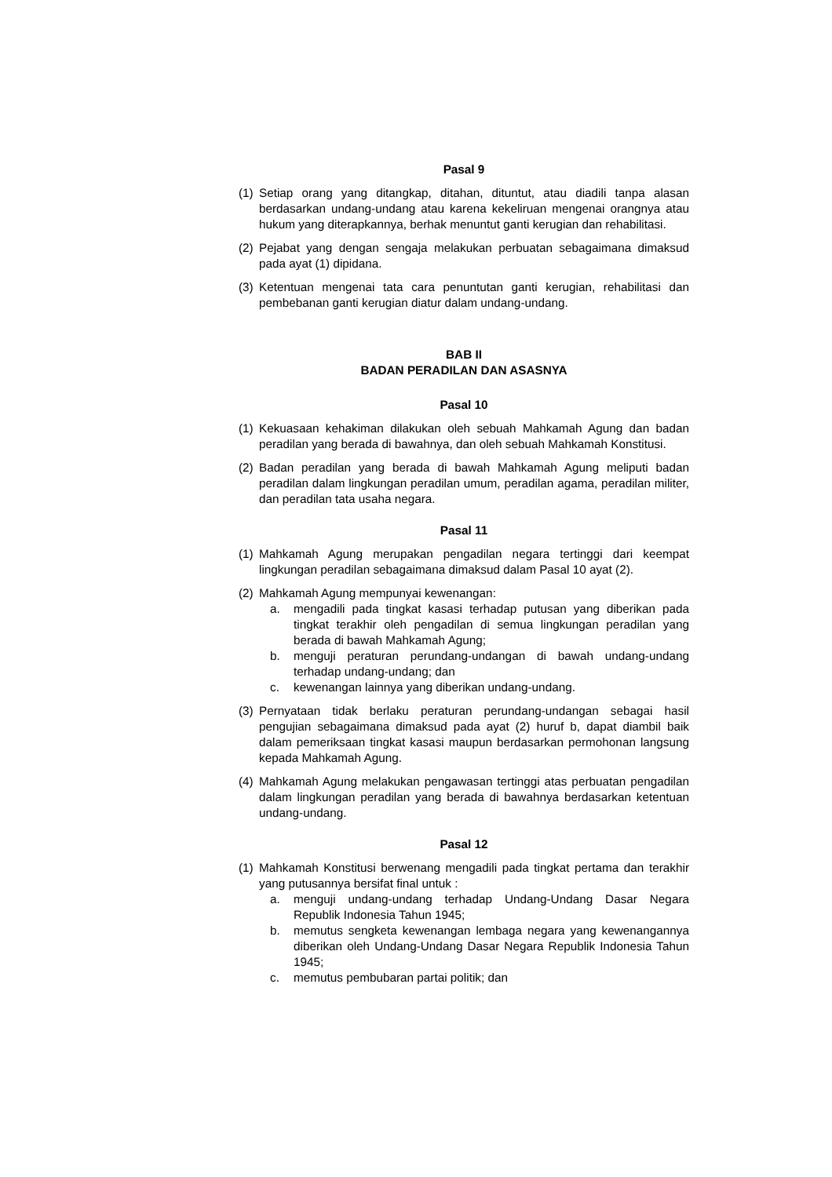Pasal 9
(1)
Setiap orang yang ditangkap, ditahan, dituntut, atau diadili tanpa alasan berdasarkan undang-undang atau karena kekeliruan mengenai orangnya atau hukum yang diterapkannya, berhak menuntut ganti kerugian dan rehabilitasi.
(2)
Pejabat yang dengan sengaja melakukan perbuatan sebagaimana dimaksud pada ayat (1) dipidana.
(3)
Ketentuan mengenai tata cara penuntutan ganti kerugian, rehabilitasi dan pembebanan ganti kerugian diatur dalam undang-undang.
BAB II
BADAN PERADILAN DAN ASASNYA
Pasal 10
(1)
Kekuasaan kehakiman dilakukan oleh sebuah Mahkamah Agung dan badan peradilan yang berada di bawahnya, dan oleh sebuah Mahkamah Konstitusi.
(2)
Badan peradilan yang berada di bawah Mahkamah Agung meliputi badan peradilan dalam lingkungan peradilan umum, peradilan agama, peradilan militer, dan peradilan tata usaha negara.
Pasal 11
(1)
Mahkamah Agung merupakan pengadilan negara tertinggi dari keempat lingkungan peradilan sebagaimana dimaksud dalam Pasal 10 ayat (2).
(2)
Mahkamah Agung mempunyai kewenangan:
a. mengadili pada tingkat kasasi terhadap putusan yang diberikan pada tingkat terakhir oleh pengadilan di semua lingkungan peradilan yang berada di bawah Mahkamah Agung;
b. menguji peraturan perundang-undangan di bawah undang-undang terhadap undang-undang; dan
c. kewenangan lainnya yang diberikan undang-undang.
(3)
Pernyataan tidak berlaku peraturan perundang-undangan sebagai hasil pengujian sebagaimana dimaksud pada ayat (2) huruf b, dapat diambil baik dalam pemeriksaan tingkat kasasi maupun berdasarkan permohonan langsung kepada Mahkamah Agung.
(4)
Mahkamah Agung melakukan pengawasan tertinggi atas perbuatan pengadilan dalam lingkungan peradilan yang berada di bawahnya berdasarkan ketentuan undang-undang.
Pasal 12
(1)
Mahkamah Konstitusi berwenang mengadili pada tingkat pertama dan terakhir yang putusannya bersifat final untuk :
a. menguji undang-undang terhadap Undang-Undang Dasar Negara Republik Indonesia Tahun 1945;
b. memutus sengketa kewenangan lembaga negara yang kewenangannya diberikan oleh Undang-Undang Dasar Negara Republik Indonesia Tahun 1945;
c. memutus pembubaran partai politik; dan